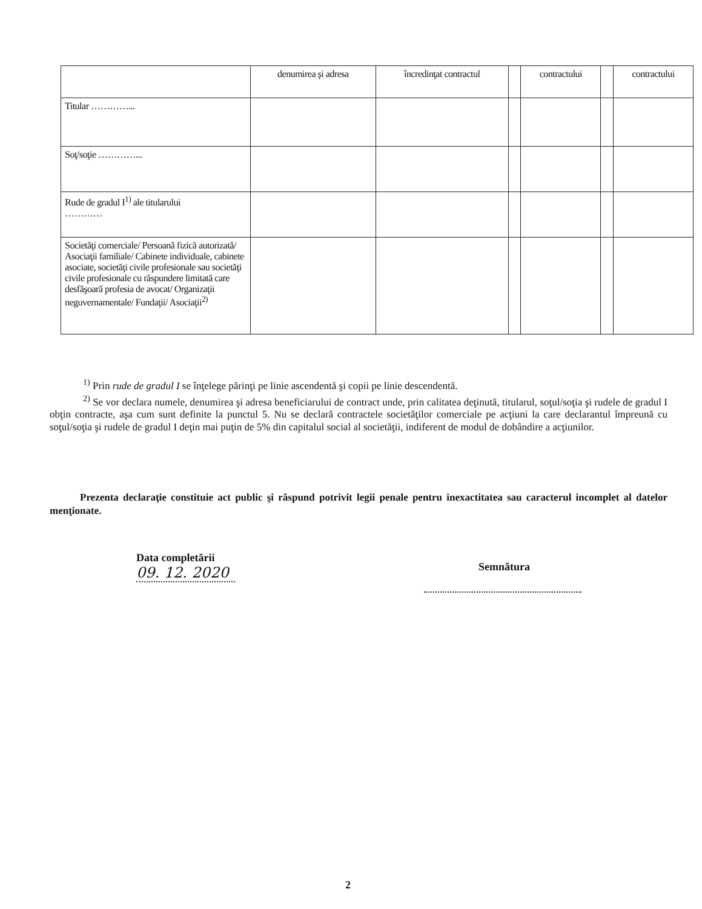| | denumirea şi adresa | încredinţat contractul | | contractului | | contractului |
| --- | --- | --- | --- | --- | --- | --- |
| Titular …………... | | | | | | |
| Soţ/soţie …………... | | | | | | |
| Rude de gradul I<sup>1)</sup> ale titularului ………… | | | | | | |
| Societăţi comerciale/ Persoană fizică autorizată/ Asociaţii familiale/ Cabinete individuale, cabinete asociate, societăţi civile profesionale sau societăţi civile profesionale cu răspundere limitată care desfăşoară profesia de avocat/ Organizaţii neguvernamentale/ Fundaţii/ Asociaţii<sup>2)</sup> | | | | | | |
<sup>1)</sup> Prin rude de gradul I se înţelege părinţi pe linie ascendentă şi copii pe linie descendentă.
<sup>2)</sup> Se vor declara numele, denumirea şi adresa beneficiarului de contract unde, prin calitatea deţinută, titularul, soţul/soţia şi rudele de gradul I obţin contracte, aşa cum sunt definite la punctul 5. Nu se declară contractele societăţilor comerciale pe acţiuni la care declarantul împreună cu soţul/soţia şi rudele de gradul I deţin mai puţin de 5% din capitalul social al societăţii, indiferent de modul de dobândire a acţiunilor.
Prezenta declaraţie constituie act public şi răspund potrivit legii penale pentru inexactitatea sau caracterul incomplet al datelor menţionate.
Data completării
09. 12. 2020
Semnătura
2